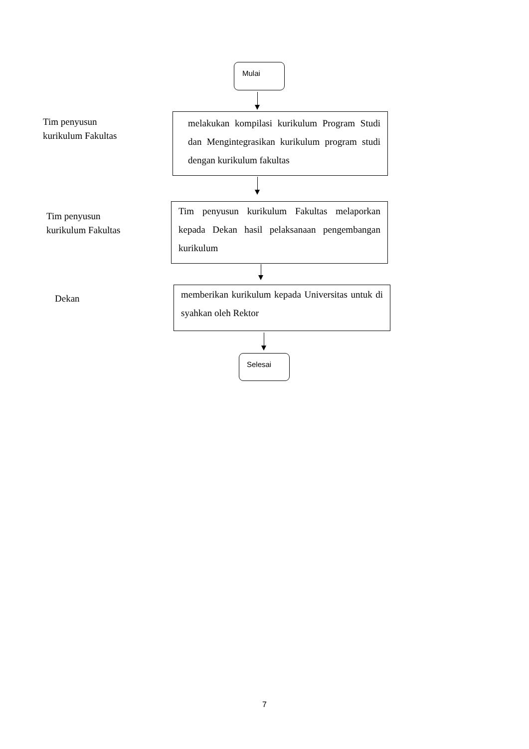Mulai
Tim penyusun
kurikulum Fakultas
melakukan kompilasi kurikulum Program Studi dan Mengintegrasikan kurikulum program studi dengan kurikulum fakultas
Tim penyusun
kurikulum Fakultas
Tim penyusun kurikulum Fakultas melaporkan kepada Dekan hasil pelaksanaan pengembangan kurikulum
Dekan
memberikan kurikulum kepada Universitas untuk di syahkan oleh Rektor
Selesai
7